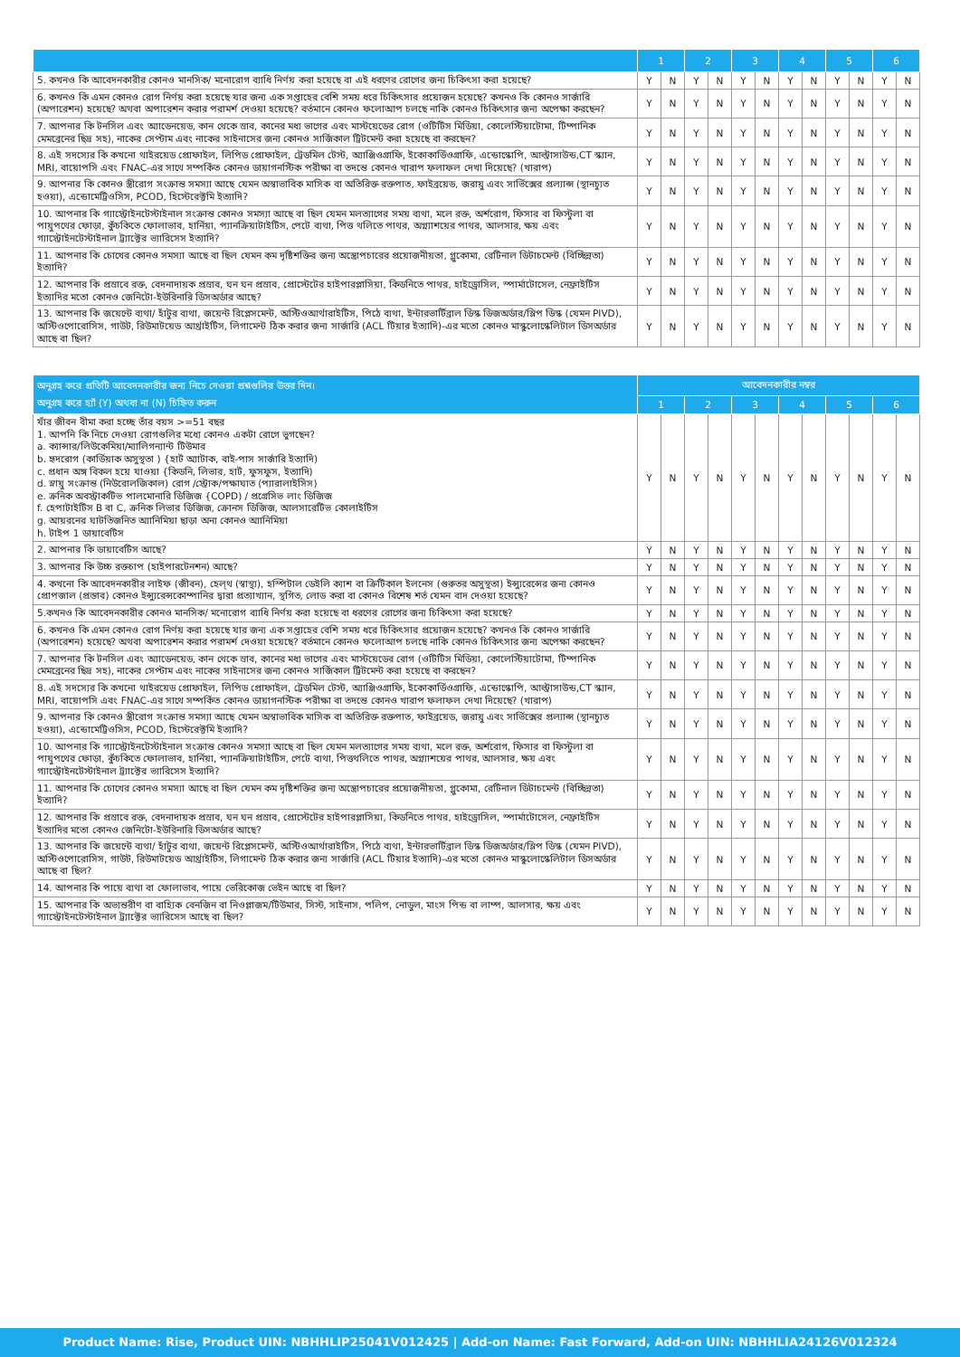| | 1 | | 2 | | 3 | | 4 | | 5 | | 6 | |
| --- | --- | --- | --- | --- | --- | --- | --- | --- | --- | --- | --- | --- |
| 5. কখনও কি আবেদনকারীর কোনও মানসিক/ মনোরোগ ব্যাধি নির্ণয় করা হয়েছে বা এই ধরণের রোগের জন্য চিকিৎসা করা হয়েছে? | Y | N | Y | N | Y | N | Y | N | Y | N | Y | N |
| 6. কখনও কি এমন কোনও রোগ নির্ণয় করা হয়েছে যার জন্য এক সপ্তাহের বেশি সময় ধরে চিকিৎসার প্রয়োজন হয়েছে? কখনও কি কোনও সার্জারি (অপারেশন) হয়েছে? অথবা অপারেশন করার পরামর্শ দেওয়া হয়েছে? বর্তমানে কোনও ফলোআপ চলছে নাকি কোনও চিকিৎসার জন্য অপেক্ষা করছেন? | Y | N | Y | N | Y | N | Y | N | Y | N | Y | N |
| 7. আপনার কি টনসিল এবং অ্যাডেনয়েড, কান থেকে স্রাব, কানের মধ্য ভাগের এবং মাস্টয়েডের রোগ (ওটিটিস মিডিয়া, কোলেস্টিয়াটোমা, টিম্পানিক মেমব্রেনের ছিদ্র সহ), নাকের সেপ্টাম এবং নাকের সাইনাসের জন্য কোনও সার্জিকাল ট্রিটমেন্ট করা হয়েছে বা করছেন? | Y | N | Y | N | Y | N | Y | N | Y | N | Y | N |
| 8. এই সদস্যের কি কখনো থাইরয়েড প্রোফাইল, লিপিড প্রোফাইল, ট্রেডমিল টেস্ট, অ্যাঞ্জিওগ্রাফি, ইকোকার্ডিওগ্রাফি, এন্ডোস্কোপি, আল্ট্রাসাউন্ড,CT স্ক্যান, MRI, বায়োপসি এবং FNAC-এর সাথে সম্পর্কিত কোনও ডায়াগনস্টিক পরীক্ষা বা তদন্তে কোনও খারাপ ফলাফল দেখা দিয়েছে? (খারাপ) | Y | N | Y | N | Y | N | Y | N | Y | N | Y | N |
| 9. আপনার কি কোনও স্ত্রীরোগ সংক্রান্ত সমস্যা আছে যেমন অস্বাভাবিক মাসিক বা অতিরিক্ত রক্তপাত, ফাইব্রয়েড, জরায়ু এবং সার্ভিক্সের প্রল্যাপ্স (স্থানচ্যুত হওয়া), এন্ডোমেট্রিওসিস, PCOD, হিস্টেরেক্টমি ইত্যাদি? | Y | N | Y | N | Y | N | Y | N | Y | N | Y | N |
| 10. আপনার কি গ্যাস্ট্রোইনটেস্টাইনাল সংক্রান্ত কোনও সমস্যা আছে বা ছিল যেমন মলত্যাগের সময় ব্যথা, মলে রক্ত, অর্শরোগ, ফিসার বা ফিস্টুলা বা পায়ুপথের ফোড়া, কুঁচকিতে ফোলাভাব, হার্নিয়া, প্যানক্রিয়াটাইটিস, পেটে ব্যথা, পিত্ত থলিতে পাথর, অগ্ন্যাশয়ের পাথর, আলসার, ক্ষয় এবং গ্যাস্ট্রোইনটেস্টাইনাল ট্র্যাক্টের ভ্যারিসেস ইত্যাদি? | Y | N | Y | N | Y | N | Y | N | Y | N | Y | N |
| 11. আপনার কি চোখের কোনও সমস্যা আছে বা ছিল যেমন কম দৃষ্টিশক্তির জন্য অস্ত্রোপচারের প্রয়োজনীয়তা, গ্লুকোমা, রেটিনাল ডিটাচমেন্ট (বিচ্ছিন্নতা) ইত্যাদি? | Y | N | Y | N | Y | N | Y | N | Y | N | Y | N |
| 12. আপনার কি প্রস্রাবে রক্ত, বেদনাদায়ক প্রস্রাব, ঘন ঘন প্রস্রাব, প্রোস্টেটের হাইপারপ্লাসিয়া, কিডনিতে পাথর, হাইড্রোসিল, স্পার্মাটোসেল, নেফ্রাইটিস ইত্যাদির মতো কোনও জেনিটো-ইউরিনারি ডিসঅর্ডার আছে? | Y | N | Y | N | Y | N | Y | N | Y | N | Y | N |
| 13. আপনার কি জয়েন্টে ব্যথা/ হাঁটুর ব্যথা, জয়েন্ট রিপ্লেসমেন্ট, অস্টিওআর্থারাইটিস, পিঠে ব্যথা, ইন্টারভার্টিব্রাল ডিস্ক ডিজঅর্ডার/স্লিপ ডিস্ক (যেমন PIVD), অস্টিওপোরোসিস, গাউট, রিউমাটয়েড আর্থ্রাইটিস, লিগামেন্ট ঠিক করার জন্য সার্জারি (ACL টিয়ার ইত্যাদি)-এর মতো কোনও মাস্কুলোস্কেলিটাল ডিসঅর্ডার আছে বা ছিল? | Y | N | Y | N | Y | N | Y | N | Y | N | Y | N |
| অনুগ্রহ করে প্রতিটি আবেদনকারীর জন্য নিচে দেওয়া প্রশ্নগুলির উত্তর দিন। অনুগ্রহ করে হ্যাঁ (Y) অথবা না (N) চিহ্নিত করুন | আবেদনকারীর নম্বর | | | | | | | | | | | |
| --- | --- | --- | --- | --- | --- | --- | --- | --- | --- | --- | --- | --- |
| | 1 | | 2 | | 3 | | 4 | | 5 | | 6 | |
| যাঁর জীবন বীমা করা হচ্ছে তাঁর বয়স >=51 বছর 1. আপনি কি নিচে দেওয়া রোগগুলির মধ্যে কোনও একটা রোগে ভুগছেন? a. ক্যান্সার/লিউকেমিয়া/ম্যালিগন্যান্ট টিউমার b. হৃদরোগ (কার্ডিয়াক অসুস্থতা ) {হার্ট অ্যাটাক, বাই-পাস সার্জারি ইত্যাদি) c. প্রধান অঙ্গ বিকল হয়ে যাওয়া {কিডনি, লিভার, হার্ট, ফুসফুস, ইত্যাদি) d. স্নায়ু সংক্রান্ত (নিউরোলজিকাল) রোগ /স্ট্রোক/পক্ষাঘাত (প্যারালাইসিস) e. ক্রনিক অবস্ট্রাকটিভ পালমোনারি ডিজিজ {COPD) / প্রগ্রেসিভ লাং ডিজিজ f. হেপাটাইটিস B বা C, ক্রনিক লিভার ডিজিজ, ক্রোনস ডিজিজ, আলসারেটিভ কোলাইটিস g. আয়রনের ঘাটতিজনিত অ্যানিমিয়া ছাড়া অন্য কোনও অ্যানিমিয়া h. টাইপ 1 ডায়াবেটিস | Y | N | Y | N | Y | N | Y | N | Y | N | Y | N |
| 2. আপনার কি ডায়াবেটিস আছে? | Y | N | Y | N | Y | N | Y | N | Y | N | Y | N |
| 3. আপনার কি উচ্চ রক্তচাপ (হাইপারটেনশন) আছে? | Y | N | Y | N | Y | N | Y | N | Y | N | Y | N |
| 4. কখনো কি আবেদনকারীর লাইফ (জীবন), হেল্থ (স্বাস্থ্য), হস্পিটাল ডেইলি ক্যাশ বা ক্রিটিকাল ইলনেস (গুরুতর অসুস্থতা) ইন্স্যুরেন্সের জন্য কোনও প্রোপজাল (প্রস্তাব) কোনও ইন্স্যুরেন্সকোম্পানির দ্বারা প্রত্যাখ্যান, স্থগিত, লোড করা বা কোনও বিশেষ শর্ত যেমন বাদ দেওয়া হয়েছে? | Y | N | Y | N | Y | N | Y | N | Y | N | Y | N |
| 5.কখনও কি আবেদনকারীর কোনও মানসিক/ মনোরোগ ব্যাধি নির্ণয় করা হয়েছে বা ধরণের রোগের জন্য চিকিৎসা করা হয়েছে? | Y | N | Y | N | Y | N | Y | N | Y | N | Y | N |
| 6. কখনও কি এমন কোনও রোগ নির্ণয় করা হয়েছে যার জন্য এক সপ্তাহের বেশি সময় ধরে চিকিৎসার প্রয়োজন হয়েছে? কখনও কি কোনও সার্জারি (অপারেশন) হয়েছে? অথবা অপারেশন করার পরামর্শ দেওয়া হয়েছে? বর্তমানে কোনও ফলোআপ চলছে নাকি কোনও চিকিৎসার জন্য অপেক্ষা করছেন? | Y | N | Y | N | Y | N | Y | N | Y | N | Y | N |
| 7. আপনার কি টনসিল এবং অ্যাডেনয়েড, কান থেকে স্রাব, কানের মধ্য ভাগের এবং মাস্টয়েডের রোগ (ওটিটিস মিডিয়া, কোলেস্টিয়াটোমা, টিম্পানিক মেমব্রেনের ছিদ্র সহ), নাকের সেপ্টাম এবং নাকের সাইনাসের জন্য কোনও সার্জিকাল ট্রিটমেন্ট করা হয়েছে বা করছেন? | Y | N | Y | N | Y | N | Y | N | Y | N | Y | N |
| 8. এই সদস্যের কি কখনো থাইরয়েড প্রোফাইল, লিপিড প্রোফাইল, ট্রেডমিল টেস্ট, অ্যাঞ্জিওগ্রাফি, ইকোকার্ডিওগ্রাফি, এন্ডোস্কোপি, আল্ট্রাসাউন্ড,CT স্ক্যান, MRI, বায়োপসি এবং FNAC-এর সাথে সম্পর্কিত কোনও ডায়াগনস্টিক পরীক্ষা বা তদন্তে কোনও খারাপ ফলাফল দেখা দিয়েছে? (খারাপ) | Y | N | Y | N | Y | N | Y | N | Y | N | Y | N |
| 9. আপনার কি কোনও স্ত্রীরোগ সংক্রান্ত সমস্যা আছে যেমন অস্বাভাবিক মাসিক বা অতিরিক্ত রক্তপাত, ফাইব্রয়েড, জরায়ু এবং সার্ভিক্সের প্রল্যাপ্স (স্থানচ্যুত হওয়া), এন্ডোমেট্রিওসিস, PCOD, হিস্টেরেক্টমি ইত্যাদি? | Y | N | Y | N | Y | N | Y | N | Y | N | Y | N |
| 10. আপনার কি গ্যাস্ট্রোইনটেস্টাইনাল সংক্রান্ত কোনও সমস্যা আছে বা ছিল যেমন মলত্যাগের সময় ব্যথা, মলে রক্ত, অর্শরোগ, ফিসার বা ফিস্টুলা বা পায়ুপথের ফোড়া, কুঁচকিতে ফোলাভাব, হার্নিয়া, প্যানক্রিয়াটাইটিস, পেটে ব্যথা, পিত্তথলিতে পাথর, অগ্ন্যাশয়ের পাথর, আলসার, ক্ষয় এবং গ্যাস্ট্রোইনটেস্টাইনাল ট্র্যাক্টের ভ্যারিসেস ইত্যাদি? | Y | N | Y | N | Y | N | Y | N | Y | N | Y | N |
| 11. আপনার কি চোখের কোনও সমস্যা আছে বা ছিল যেমন কম দৃষ্টিশক্তির জন্য অস্ত্রোপচারের প্রয়োজনীয়তা, গ্লুকোমা, রেটিনাল ডিটাচমেন্ট (বিচ্ছিন্নতা) ইত্যাদি? | Y | N | Y | N | Y | N | Y | N | Y | N | Y | N |
| 12. আপনার কি প্রস্রাবে রক্ত, বেদনাদায়ক প্রস্রাব, ঘন ঘন প্রস্রাব, প্রোস্টেটের হাইপারপ্লাসিয়া, কিডনিতে পাথর, হাইড্রোসিল, স্পার্মাটোসেল, নেফ্রাইটিস ইত্যাদির মতো কোনও জেনিটো-ইউরিনারি ডিসঅর্ডার আছে? | Y | N | Y | N | Y | N | Y | N | Y | N | Y | N |
| 13. আপনার কি জয়েন্টে ব্যথা/ হাঁটুর ব্যথা, জয়েন্ট রিপ্লেসমেন্ট, অস্টিওআর্থারাইটিস, পিঠে ব্যথা, ইন্টারভার্টিব্রাল ডিস্ক ডিজঅর্ডার/স্লিপ ডিস্ক (যেমন PIVD), অস্টিওপোরোসিস, গাউট, রিউমাটয়েড আর্থ্রাইটিস, লিগামেন্ট ঠিক করার জন্য সার্জারি (ACL টিয়ার ইত্যাদি)-এর মতো কোনও মাস্কুলোস্কেলিটাল ডিসঅর্ডার আছে বা ছিল? | Y | N | Y | N | Y | N | Y | N | Y | N | Y | N |
| 14. আপনার কি পায়ে ব্যথা বা ফোলাভাব, পায়ে ভেরিকোজ ভেইন আছে বা ছিল? | Y | N | Y | N | Y | N | Y | N | Y | N | Y | N |
| 15. আপনার কি অভ্যন্তরীণ বা বাহ্যিক বেনজিন বা নিওপ্লাজম/টিউমার, সিস্ট, সাইনাস, পলিপ, নোডুল, মাংস পিন্ড বা লাম্প, আলসার, ক্ষয় এবং গ্যাস্ট্রোইনটেস্টাইনাল ট্র্যাক্টের ভ্যারিসেস আছে বা ছিল? | Y | N | Y | N | Y | N | Y | N | Y | N | Y | N |
Product Name: Rise, Product UIN: NBHHLIP25041V012425 | Add-on Name: Fast Forward, Add-on UIN: NBHHLIA24126V012324